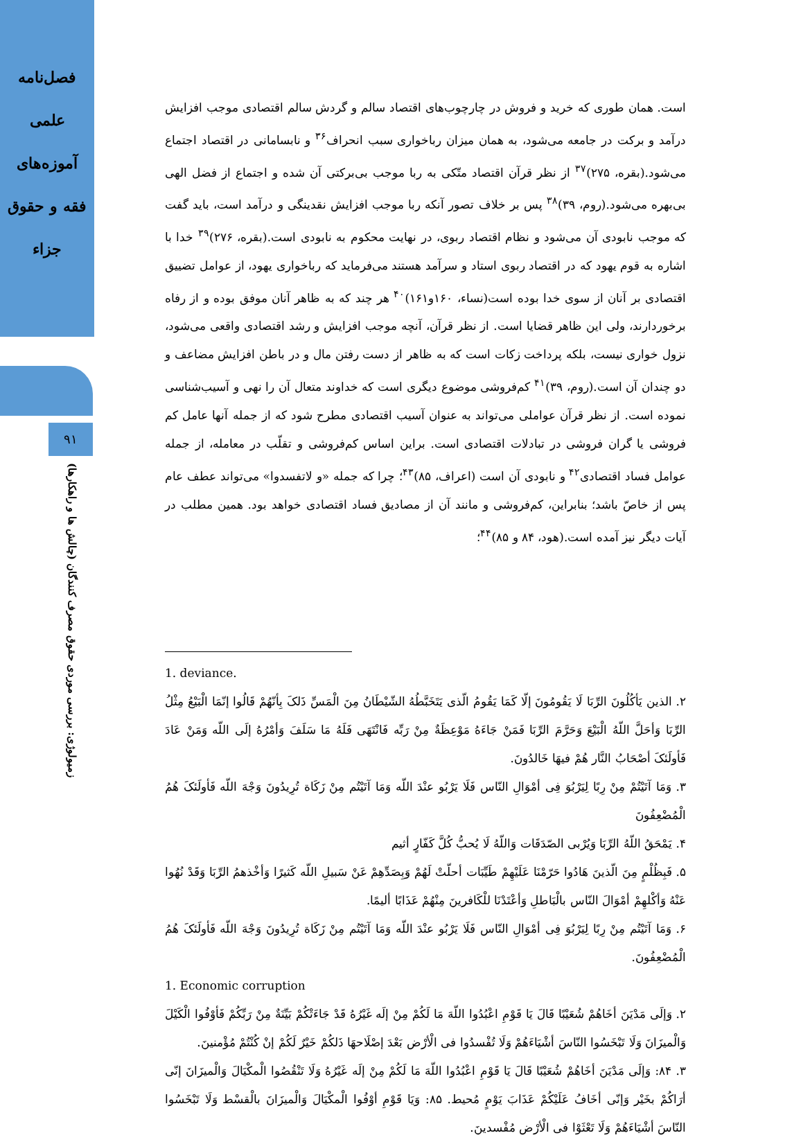فصل‌نامه
علمی
آموزه‌های
فقه و حقوق
جزاء
۹۱
زمیولوژی: بررسی موردی حقوق مصرف کنندگان (چالش ها و راهکارها)
است. همان طوری که خرید و فروش در چارچوب‌های اقتصاد سالم و گردش سالم اقتصادی موجب افزایش درآمد و برکت در جامعه می‌شود، به همان میزان رباخواری سبب انحراف<sup>۳۶</sup> و نابسامانی در اقتصاد اجتماع می‌شود.(بقره، ۲۷۵)<sup>۳۷</sup> از نظر قرآن اقتصاد متّکی به ربا موجب بی‌برکتی آن شده و اجتماع از فضل الهی بی‌بهره می‌شود.(روم، ۳۹)<sup>۳۸</sup> پس بر خلاف تصور آنکه ربا موجب افزایش نقدینگی و درآمد است، باید گفت که موجب نابودی آن می‌شود و نظام اقتصاد ربوی، در نهایت محکوم به نابودی است.(بقره، ۲۷۶)<sup>۳۹</sup> خدا با اشاره به قوم یهود که در اقتصاد ربوی استاد و سرآمد هستند می‌فرماید که رباخواری یهود، از عوامل تضییق اقتصادی بر آنان از سوی خدا بوده است(نساء، ۱۶۰و۱۶۱)<sup>۴۰</sup> هر چند که به ظاهر آنان موفق بوده و از رفاه برخوردارند، ولی این ظاهر قضایا است. از نظر قرآن، آنچه موجب افزایش و رشد اقتصادی واقعی می‌شود، نزول خواری نیست، بلکه پرداخت زکات است که به ظاهر از دست رفتن مال و در باطن افزایش مضاعف و دو چندان آن است.(روم، ۳۹)<sup>۴۱</sup> کم‌فروشی موضوع دیگری است که خداوند متعال آن را نهی و آسیب‌شناسی نموده است. از نظر قرآن عواملی می‌تواند به عنوان آسیب اقتصادی مطرح شود که از جمله آنها عامل کم فروشی یا گران فروشی در تبادلات اقتصادی است. براین اساس کم‌فروشی و تقلّب در معامله، از جمله عوامل فساد اقتصادی<sup>۴۲</sup> و نابودی آن است (اعراف، ۸۵)<sup>۴۳</sup>؛ چرا که جمله «و لاتفسدوا» می‌تواند عطف عام پس از خاصّ باشد؛ بنابراین، کم‌فروشی و مانند آن از مصادیق فساد اقتصادی خواهد بود. همین مطلب در آیات دیگر نیز آمده است.(هود، ۸۴ و ۸۵)<sup>۴۴</sup>؛
1. deviance.
۲. الذین یَأکُلُونَ الرِّبَا لَا یَقُومُونَ إلّا کَمَا یَقُومُ الّذی یَتَخَبَّطُهُ الشّیْطَانُ مِنَ الْمَسِّ ذَلکَ بِأنّهُمْ قَالُوا إنّمَا الْبَیْعُ مِثْلُ الرِّبَا وَأحَلَّ اللّهُ الْبَیْعَ وَحَرَّمَ الرِّبَا فَمَنْ جَاءَهُ مَوْعِظَةٌ مِنْ رَبِّه فَانْتَهَی فَلَهُ مَا سَلَفَ وَأمْرُهُ إلَی اللّه وَمَنْ عَادَ فَأولَئکَ أصْحَابُ النَّار هُمْ فیهَا خَالدُونَ.
۳. وَمَا آتَیْتُمْ مِنْ رِبًا لِیَرْبُوَ فِی أمْوَالِ النّاس فَلَا یَرْبُو عنْدَ اللّه وَمَا آتَیْتُم مِنْ زَکَاة تُرِیدُونَ وَجْهَ اللّه فَأولَئکَ هُمُ الْمُضْعِفُونَ
۴. یَمْحَقُ اللّهُ الرِّبَا وَیُرْبی الصّدَقَات وَاللّهُ لَا یُحبُّ کُلَّ کَفّارٍ أثیم
۵. فَبِظُلْمٍ مِنَ الّذینَ هَادُوا حَرّمْنَا عَلَیْهِمْ طَیِّبَات أحلّتْ لَهُمْ وَبِصَدِّهِمْ عَنْ سَبیلِ اللّه کَثیرًا وَأخْذهمُ الرِّبَا وَقَدْ نُهُوا عَنْهُ وَأکْلهِمْ أمْوَالَ النّاس بالْبَاطلِ وَأعْتَدْنَا للْکَافرینَ مِنْهُمْ عَذَابًا ألیمًا.
۶. وَمَا آتَیْتُم مِنْ رِبًا لِیَرْبُوَ فِی أمْوَالِ النّاس فَلَا یَرْبُو عنْدَ اللّه وَمَا آتَیْتُم مِنْ زَکَاة تُرِیدُونَ وَجْهَ اللّه فَأولَئکَ هُمُ الْمُضْعِفُونَ.
1. Economic corruption
۲. وَإلَی مَدْیَنَ أخَاهُمْ شُعَیْبًا قَالَ یَا قَوْمِ اعْبُدُوا اللّهَ مَا لَکُمْ مِنْ إلَه غَیْرُهُ قَدْ جَاءَتْکُمْ بَیِّنَةٌ مِنْ رَبِّکُمْ فَأوْفُوا الْکَیْلَ وَالْمیزَانَ وَلَا تَبْخَسُوا النّاسَ أشْیَاءَهُمْ وَلَا تُفْسدُوا فی الْأرْض بَعْدَ إصْلَاحهَا ذَلکُمْ خَیْرٌ لَکُمْ إنْ کُنْتُمْ مُؤْمنینَ.
۳. ۸۴: وَإلَی مَدْیَنَ أخَاهُمْ شُعَیْبًا قَالَ یَا قَوْمِ اعْبُدُوا اللّهَ مَا لَکُمْ مِنْ إلَه غَیْرُهُ وَلَا تَنْقُصُوا الْمکْیَالَ وَالْمیزَانَ إنّی أرَاکُمْ بخَیْر وَإنّی أخَافُ عَلَیْکُمْ عَذَابَ یَوْمٍ مُحیط. ۸۵: وَیَا قَوْمِ أوْفُوا الْمکْیَالَ وَالْمیزَانَ بالْقسْط وَلَا تَبْخَسُوا النّاسَ أشْیَاءَهُمْ وَلَا تَعْثَوْا فی الْأرْض مُفْسدینَ.